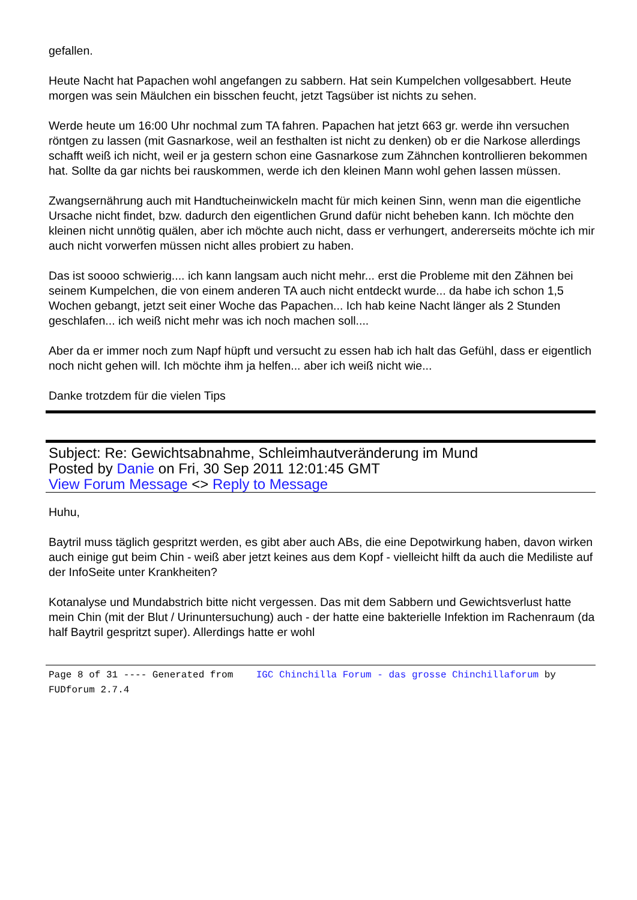gefallen.
Heute Nacht hat Papachen wohl angefangen zu sabbern. Hat sein Kumpelchen vollgesabbert. Heute morgen was sein Mäulchen ein bisschen feucht, jetzt Tagsüber ist nichts zu sehen.
Werde heute um 16:00 Uhr nochmal zum TA fahren. Papachen hat jetzt 663 gr. werde ihn versuchen röntgen zu lassen (mit Gasnarkose, weil an festhalten ist nicht zu denken) ob er die Narkose allerdings schafft weiß ich nicht, weil er ja gestern schon eine Gasnarkose zum Zähnchen kontrollieren bekommen hat. Sollte da gar nichts bei rauskommen, werde ich den kleinen Mann wohl gehen lassen müssen.
Zwangsernährung auch mit Handtucheinwickeln macht für mich keinen Sinn, wenn man die eigentliche Ursache nicht findet, bzw. dadurch den eigentlichen Grund dafür nicht beheben kann. Ich möchte den kleinen nicht unnötig quälen, aber ich möchte auch nicht, dass er verhungert, andererseits möchte ich mir auch nicht vorwerfen müssen nicht alles probiert zu haben.
Das ist soooo schwierig.... ich kann langsam auch nicht mehr... erst die Probleme mit den Zähnen bei seinem Kumpelchen, die von einem anderen TA auch nicht entdeckt wurde... da habe ich schon 1,5 Wochen gebangt, jetzt seit einer Woche das Papachen... Ich hab keine Nacht länger als 2 Stunden geschlafen... ich weiß nicht mehr was ich noch machen soll....
Aber da er immer noch zum Napf hüpft und versucht zu essen hab ich halt das Gefühl, dass er eigentlich noch nicht gehen will. Ich möchte ihm ja helfen... aber ich weiß nicht wie...
Danke trotzdem für die vielen Tips
Subject: Re: Gewichtsabnahme, Schleimhautveränderung im Mund
Posted by Danie on Fri, 30 Sep 2011 12:01:45 GMT
View Forum Message <> Reply to Message
Huhu,
Baytril muss täglich gespritzt werden, es gibt aber auch ABs, die eine Depotwirkung haben, davon wirken auch einige gut beim Chin - weiß aber jetzt keines aus dem Kopf - vielleicht hilft da auch die Mediliste auf der InfoSeite unter Krankheiten?
Kotanalyse und Mundabstrich bitte nicht vergessen. Das mit dem Sabbern und Gewichtsverlust hatte mein Chin (mit der Blut / Urinuntersuchung) auch - der hatte eine bakterielle Infektion im Rachenraum (da half Baytril gespritzt super). Allerdings hatte er wohl
Page 8 of 31 ---- Generated from IGC Chinchilla Forum - das grosse Chinchillaforum by FUDforum 2.7.4